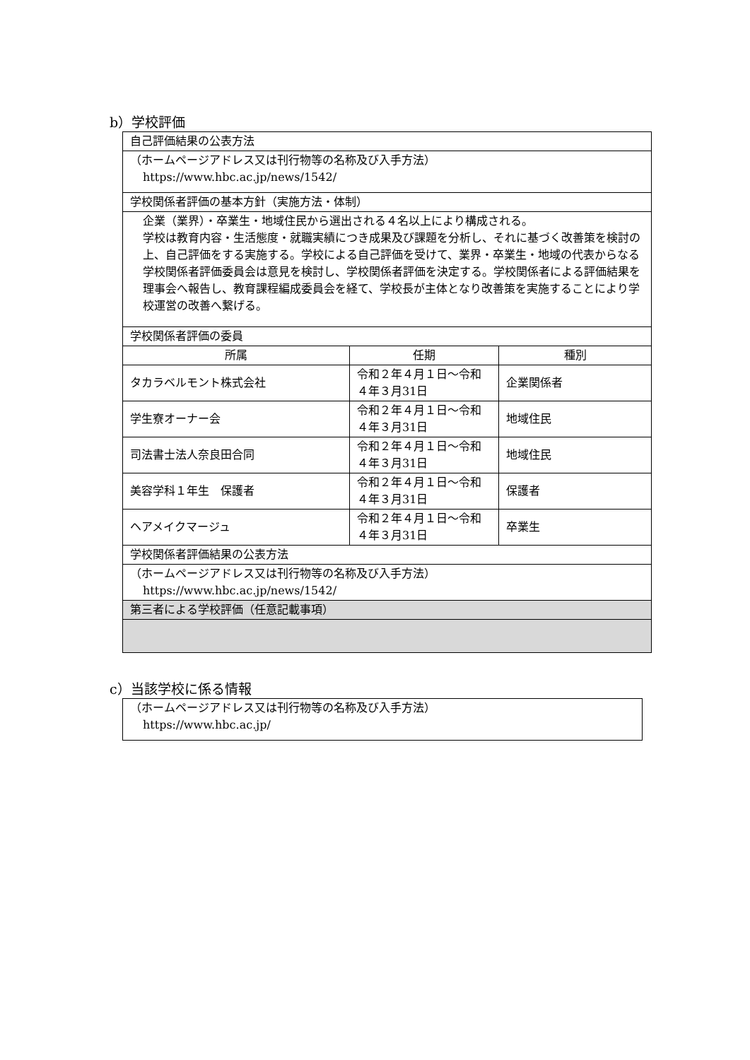b）学校評価
| 自己評価結果の公表方法 | | |
| （ホームページアドレス又は刊行物等の名称及び入手方法） https://www.hbc.ac.jp/news/1542/ | | |
| 学校関係者評価の基本方針（実施方法・体制） | | |
| 企業（業界）・卒業生・地域住民から選出される４名以上により構成される。 学校は教育内容・生活態度・就職実績につき成果及び課題を分析し、それに基づく改善策を検討の上、自己評価をする実施する。学校による自己評価を受けて、業界・卒業生・地域の代表からなる学校関係者評価委員会は意見を検討し、学校関係者評価を決定する。学校関係者による評価結果を理事会へ報告し、教育課程編成委員会を経て、学校長が主体となり改善策を実施することにより学校運営の改善へ繋げる。 | | |
| 学校関係者評価の委員 | | |
| 所属 | 任期 | 種別 |
| タカラベルモント株式会社 | 令和２年４月１日～令和４年３月31日 | 企業関係者 |
| 学生寮オーナー会 | 令和２年４月１日～令和４年３月31日 | 地域住民 |
| 司法書士法人奈良田合同 | 令和２年４月１日～令和４年３月31日 | 地域住民 |
| 美容学科１年生 保護者 | 令和２年４月１日～令和４年３月31日 | 保護者 |
| ヘアメイクマージュ | 令和２年４月１日～令和４年３月31日 | 卒業生 |
| 学校関係者評価結果の公表方法 | | |
| （ホームページアドレス又は刊行物等の名称及び入手方法） https://www.hbc.ac.jp/news/1542/ | | |
| 第三者による学校評価（任意記載事項） | | |
c）当該学校に係る情報
| （ホームページアドレス又は刊行物等の名称及び入手方法） https://www.hbc.ac.jp/ |